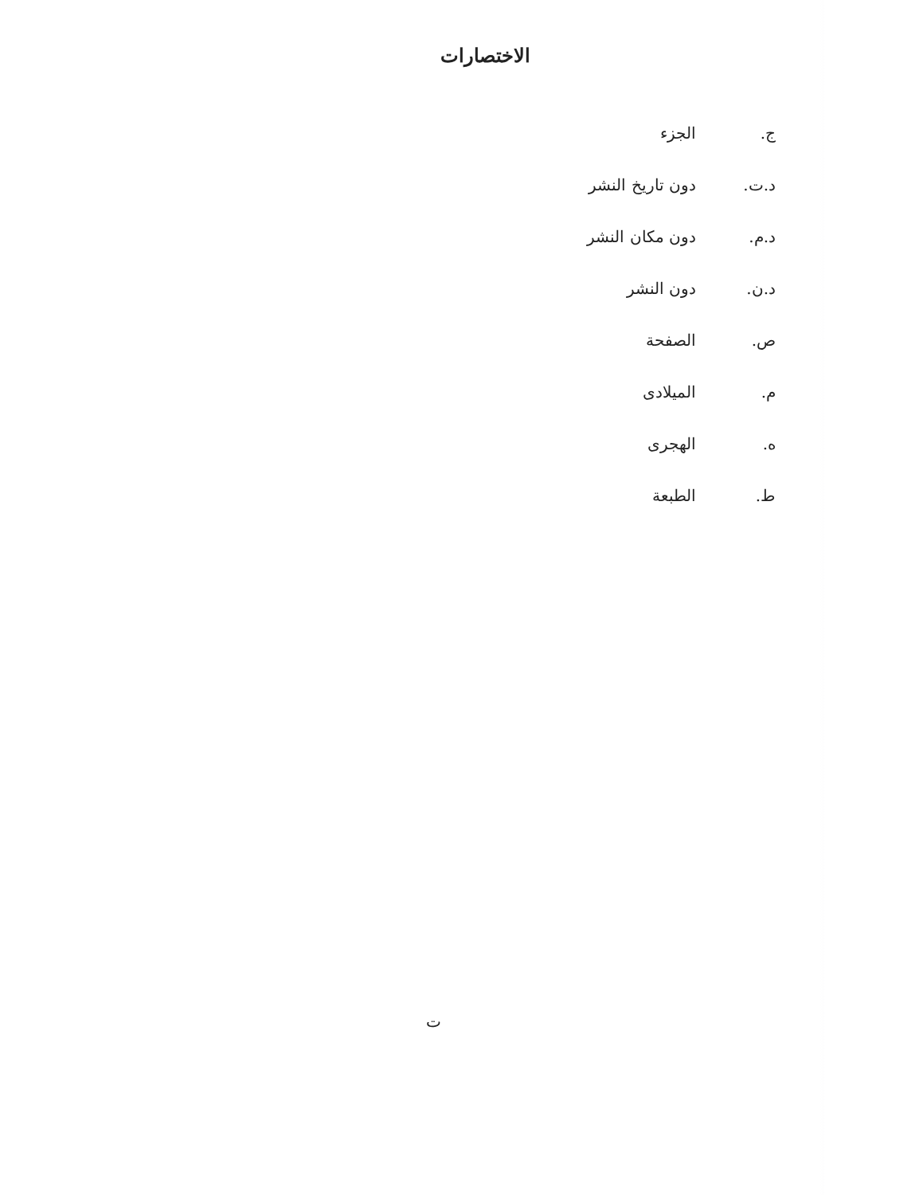الاختصارات
ج. الجزء
د.ت. دون تاريخ النشر
د.م. دون مكان النشر
د.ن. دون النشر
ص. الصفحة
م. الميلادى
ه. الهجرى
ط. الطبعة
ت